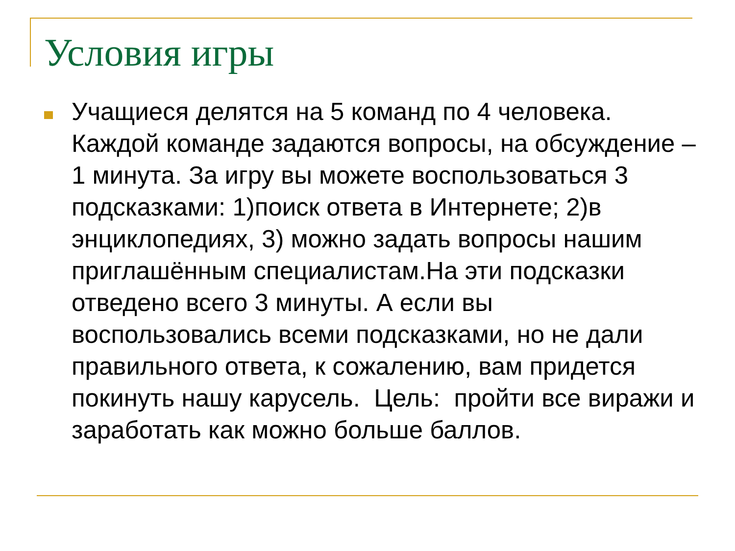Условия игры
Учащиеся делятся на 5 команд по 4 человека. Каждой команде задаются вопросы, на обсуждение – 1 минута. За игру вы можете воспользоваться 3 подсказками: 1)поиск ответа в Интернете; 2)в энциклопедиях, 3) можно задать вопросы нашим приглашённым специалистам.На эти подсказки отведено всего 3 минуты. А если вы воспользовались всеми подсказками, но не дали правильного ответа, к сожалению, вам придется покинуть нашу карусель. Цель: пройти все виражи и заработать как можно больше баллов.